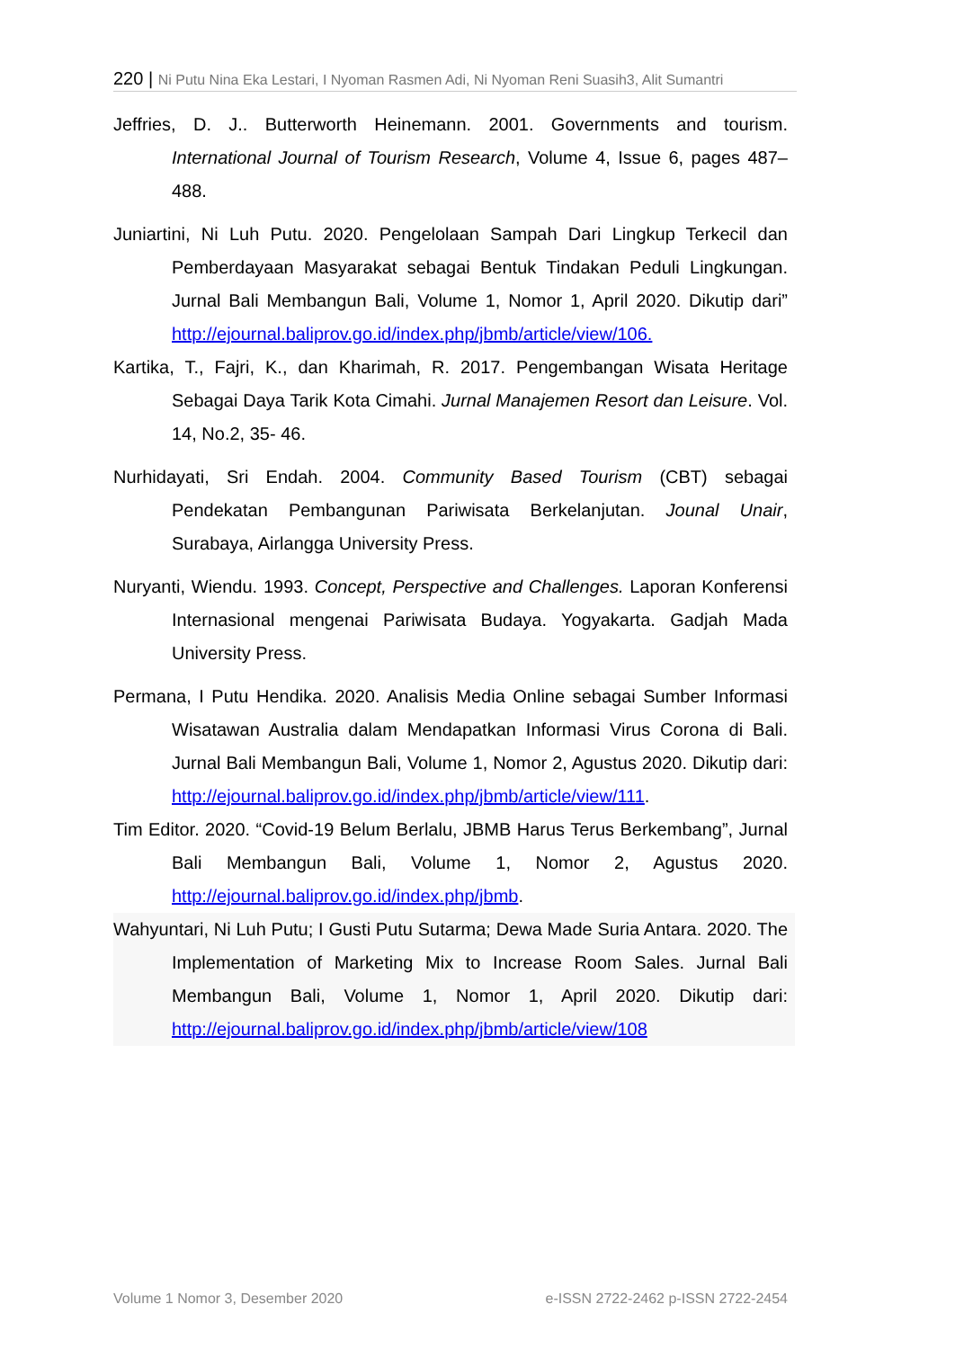220 | Ni Putu Nina Eka Lestari, I Nyoman Rasmen Adi, Ni Nyoman Reni Suasih3, Alit Sumantri
Jeffries, D. J.. Butterworth Heinemann. 2001. Governments and tourism. International Journal of Tourism Research, Volume 4, Issue 6, pages 487–488.
Juniartini, Ni Luh Putu. 2020. Pengelolaan Sampah Dari Lingkup Terkecil dan Pemberdayaan Masyarakat sebagai Bentuk Tindakan Peduli Lingkungan. Jurnal Bali Membangun Bali, Volume 1, Nomor 1, April 2020. Dikutip dari” http://ejournal.baliprov.go.id/index.php/jbmb/article/view/106.
Kartika, T., Fajri, K., dan Kharimah, R. 2017. Pengembangan Wisata Heritage Sebagai Daya Tarik Kota Cimahi. Jurnal Manajemen Resort dan Leisure. Vol. 14, No.2, 35- 46.
Nurhidayati, Sri Endah. 2004. Community Based Tourism (CBT) sebagai Pendekatan Pembangunan Pariwisata Berkelanjutan. Jounal Unair, Surabaya, Airlangga University Press.
Nuryanti, Wiendu. 1993. Concept, Perspective and Challenges. Laporan Konferensi Internasional mengenai Pariwisata Budaya. Yogyakarta. Gadjah Mada University Press.
Permana, I Putu Hendika. 2020. Analisis Media Online sebagai Sumber Informasi Wisatawan Australia dalam Mendapatkan Informasi Virus Corona di Bali. Jurnal Bali Membangun Bali, Volume 1, Nomor 2, Agustus 2020. Dikutip dari: http://ejournal.baliprov.go.id/index.php/jbmb/article/view/111.
Tim Editor. 2020. “Covid-19 Belum Berlalu, JBMB Harus Terus Berkembang”, Jurnal Bali Membangun Bali, Volume 1, Nomor 2, Agustus 2020. http://ejournal.baliprov.go.id/index.php/jbmb.
Wahyuntari, Ni Luh Putu; I Gusti Putu Sutarma; Dewa Made Suria Antara. 2020. The Implementation of Marketing Mix to Increase Room Sales. Jurnal Bali Membangun Bali, Volume 1, Nomor 1, April 2020. Dikutip dari: http://ejournal.baliprov.go.id/index.php/jbmb/article/view/108
Volume 1 Nomor 3, Desember 2020 e-ISSN 2722-2462 p-ISSN 2722-2454